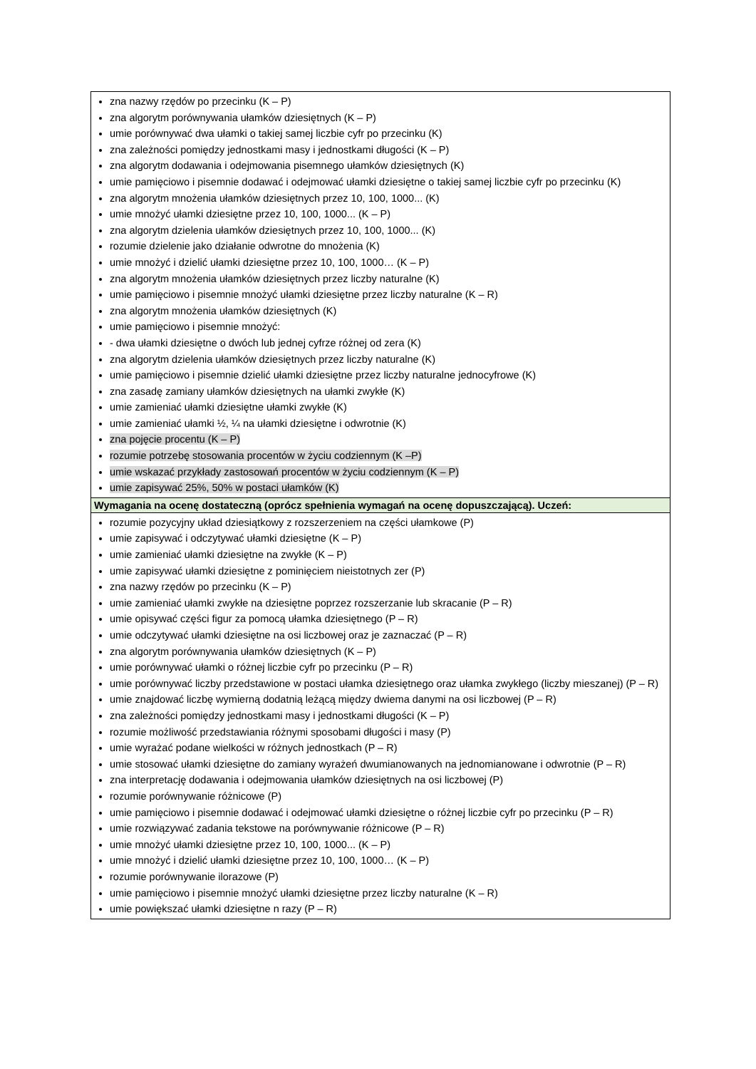| zna nazwy rzędów po przecinku (K – P) zna algorytm porównywania ułamków dziesiętnych (K – P) umie porównywać dwa ułamki o takiej samej liczbie cyfr po przecinku (K) zna zależności pomiędzy jednostkami masy i jednostkami długości (K – P) zna algorytm dodawania i odejmowania pisemnego ułamków dziesiętnych (K) umie pamięciowo i pisemnie dodawać i odejmować ułamki dziesiętne o takiej samej liczbie cyfr po przecinku (K) zna algorytm mnożenia ułamków dziesiętnych przez 10, 100, 1000... (K) umie mnożyć ułamki dziesiętne przez 10, 100, 1000... (K – P) zna algorytm dzielenia ułamków dziesiętnych przez 10, 100, 1000... (K) rozumie dzielenie jako działanie odwrotne do mnożenia (K) umie mnożyć i dzielić ułamki dziesiętne przez 10, 100, 1000… (K – P) zna algorytm mnożenia ułamków dziesiętnych przez liczby naturalne (K) umie pamięciowo i pisemnie mnożyć ułamki dziesiętne przez liczby naturalne (K – R) zna algorytm mnożenia ułamków dziesiętnych (K) umie pamięciowo i pisemnie mnożyć: - dwa ułamki dziesiętne o dwóch lub jednej cyfrze różnej od zera (K) zna algorytm dzielenia ułamków dziesiętnych przez liczby naturalne (K) umie pamięciowo i pisemnie dzielić ułamki dziesiętne przez liczby naturalne jednocyfrowe (K) zna zasadę zamiany ułamków dziesiętnych na ułamki zwykłe (K) umie zamieniać ułamki dziesiętne ułamki zwykłe (K) umie zamieniać ułamki ½, ¼ na ułamki dziesiętne i odwrotnie (K) zna pojęcie procentu (K – P) rozumie potrzebę stosowania procentów w życiu codziennym (K –P) umie wskazać przykłady zastosowań procentów w życiu codziennym (K – P) umie zapisywać 25%, 50% w postaci ułamków (K) |
| Wymagania na ocenę dostateczną (oprócz spełnienia wymagań na ocenę dopuszczającą). Uczeń: |
| rozumie pozycyjny układ dziesiątkowy z rozszerzeniem na części ułamkowe (P) umie zapisywać i odczytywać ułamki dziesiętne (K – P) umie zamieniać ułamki dziesiętne na zwykłe (K – P) umie zapisywać ułamki dziesiętne z pominięciem nieistotnych zer (P) zna nazwy rzędów po przecinku (K – P) umie zamieniać ułamki zwykłe na dziesiętne poprzez rozszerzanie lub skracanie (P – R) umie opisywać części figur za pomocą ułamka dziesiętnego (P – R) umie odczytywać ułamki dziesiętne na osi liczbowej oraz je zaznaczać (P – R) zna algorytm porównywania ułamków dziesiętnych (K – P) umie porównywać ułamki o różnej liczbie cyfr po przecinku (P – R) umie porównywać liczby przedstawione w postaci ułamka dziesiętnego oraz ułamka zwykłego (liczby mieszanej) (P – R) umie znajdować liczbę wymierną dodatnią leżącą między dwiema danymi na osi liczbowej (P – R) zna zależności pomiędzy jednostkami masy i jednostkami długości (K – P) rozumie możliwość przedstawiania różnymi sposobami długości i masy (P) umie wyrażać podane wielkości w różnych jednostkach (P – R) umie stosować ułamki dziesiętne do zamiany wyrażeń dwumianowanych na jednomianowane i odwrotnie (P – R) zna interpretację dodawania i odejmowania ułamków dziesiętnych na osi liczbowej (P) rozumie porównywanie różnicowe (P) umie pamięciowo i pisemnie dodawać i odejmować ułamki dziesiętne o różnej liczbie cyfr po przecinku (P – R) umie rozwiązywać zadania tekstowe na porównywanie różnicowe (P – R) umie mnożyć ułamki dziesiętne przez 10, 100, 1000... (K – P) umie mnożyć i dzielić ułamki dziesiętne przez 10, 100, 1000… (K – P) rozumie porównywanie ilorazowe (P) umie pamięciowo i pisemnie mnożyć ułamki dziesiętne przez liczby naturalne (K – R) umie powiększać ułamki dziesiętne n razy (P – R) |